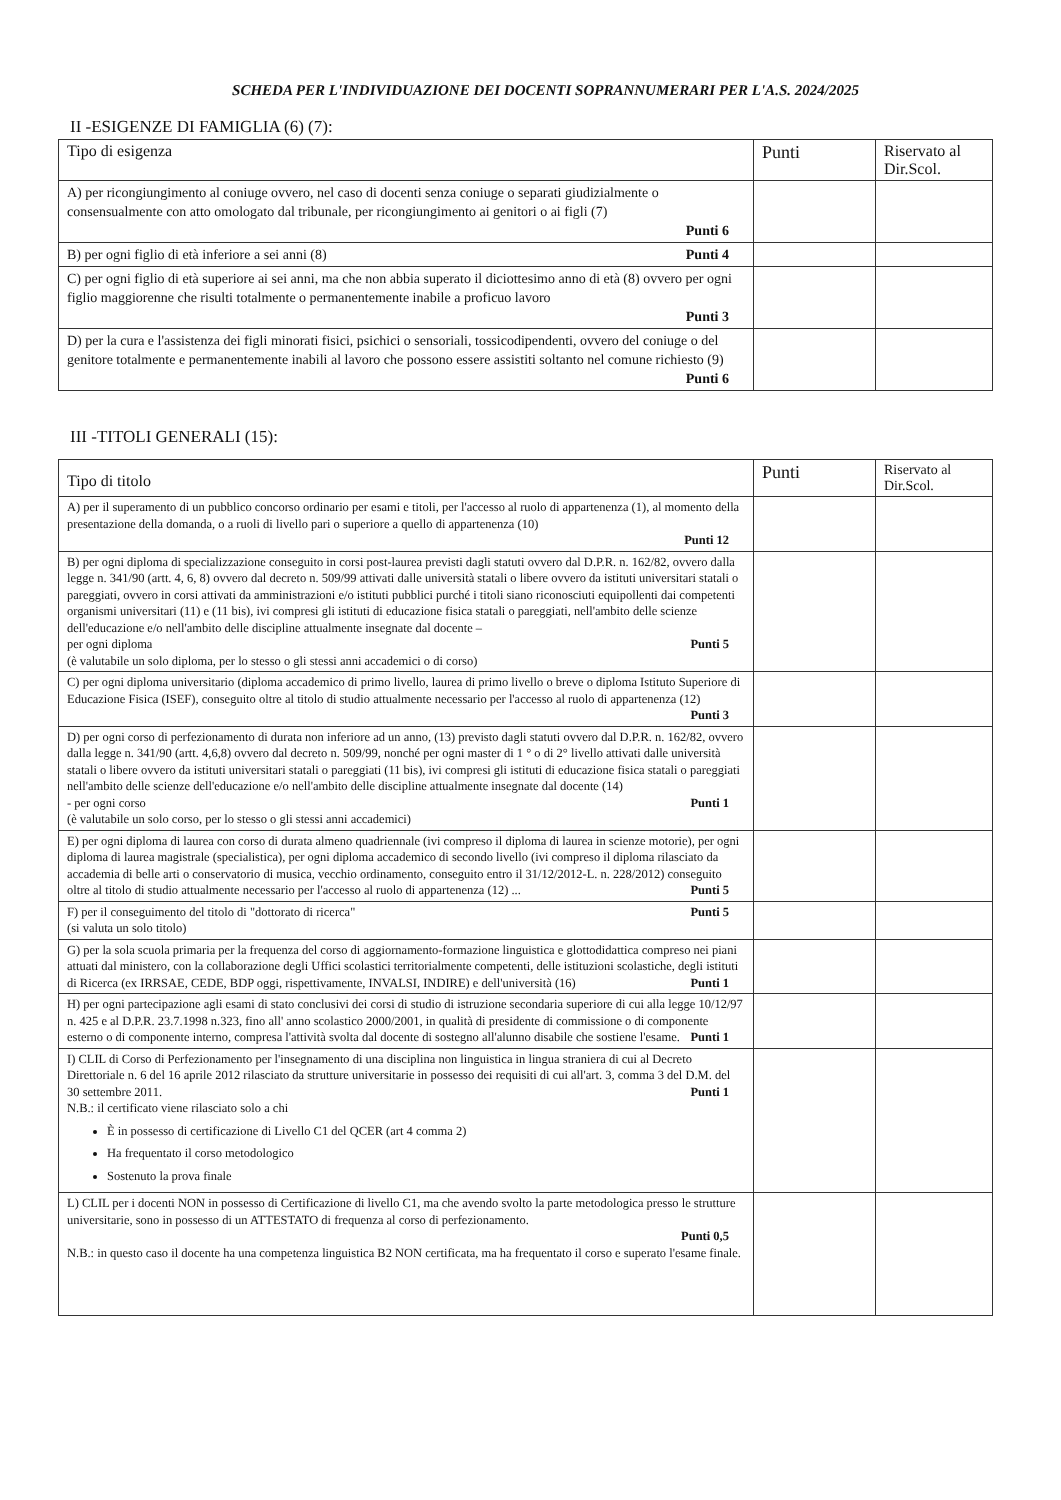SCHEDA PER L'INDIVIDUAZIONE DEI DOCENTI SOPRANNUMERARI PER L'A.S. 2024/2025
II -ESIGENZE DI FAMIGLIA (6) (7):
| Tipo di esigenza | Punti | Riservato al Dir.Scol. |
| --- | --- | --- |
| A) per ricongiungimento al coniuge ovvero, nel caso di docenti senza coniuge o separati giudizialmente o consensualmente con atto omologato dal tribunale, per ricongiungimento ai genitori o ai figli (7) Punti 6 | | |
| B) per ogni figlio di età inferiore a sei anni (8) Punti 4 | | |
| C) per ogni figlio di età superiore ai sei anni, ma che non abbia superato il diciottesimo anno di età (8) ovvero per ogni figlio maggiorenne che risulti totalmente o permanentemente inabile a proficuo lavoro Punti 3 | | |
| D) per la cura e l'assistenza dei figli minorati fisici, psichici o sensoriali, tossicodipendenti, ovvero del coniuge o del genitore totalmente e permanentemente inabili al lavoro che possono essere assistiti soltanto nel comune richiesto (9) Punti 6 | | |
III -TITOLI GENERALI (15):
| Tipo di titolo | Punti | Riservato al Dir.Scol. |
| --- | --- | --- |
| A) per il superamento di un pubblico concorso ordinario per esami e titoli, per l'accesso al ruolo di appartenenza (1), al momento della presentazione della domanda, o a ruoli di livello pari o superiore a quello di appartenenza (10) Punti 12 | | |
| B) per ogni diploma di specializzazione conseguito in corsi post-laurea previsti dagli statuti ovvero dal D.P.R. n. 162/82, ovvero dalla legge n. 341/90 (artt. 4, 6, 8) ovvero dal decreto n. 509/99 attivati dalle università statali o libere ovvero da istituti universitari statali o pareggiati, ovvero in corsi attivati da amministrazioni e/o istituti pubblici purché i titoli siano riconosciuti equipollenti dai competenti organismi universitari (11) e (11 bis), ivi compresi gli istituti di educazione fisica statali o pareggiati, nell'ambito delle scienze dell'educazione e/o nell'ambito delle discipline attualmente insegnate dal docente – per ogni diploma Punti 5 (è valutabile un solo diploma, per lo stesso o gli stessi anni accademici o di corso) | | |
| C) per ogni diploma universitario (diploma accademico di primo livello, laurea di primo livello o breve o diploma Istituto Superiore di Educazione Fisica (ISEF), conseguito oltre al titolo di studio attualmente necessario per l'accesso al ruolo di appartenenza (12) Punti 3 | | |
| D) per ogni corso di perfezionamento di durata non inferiore ad un anno, (13) previsto dagli statuti ovvero dal D.P.R. n. 162/82, ovvero dalla legge n. 341/90 (artt. 4,6,8) ovvero dal decreto n. 509/99, nonché per ogni master di 1 ° o di 2° livello attivati dalle università statali o libere ovvero da istituti universitari statali o pareggiati (11 bis), ivi compresi gli istituti di educazione fisica statali o pareggiati nell'ambito delle scienze dell'educazione e/o nell'ambito delle discipline attualmente insegnate dal docente (14) - per ogni corso Punti 1 (è valutabile un solo corso, per lo stesso o gli stessi anni accademici) | | |
| E) per ogni diploma di laurea con corso di durata almeno quadriennale (ivi compreso il diploma di laurea in scienze motorie), per ogni diploma di laurea magistrale (specialistica), per ogni diploma accademico di secondo livello (ivi compreso il diploma rilasciato da accademia di belle arti o conservatorio di musica, vecchio ordinamento, conseguito entro il 31/12/2012-L. n. 228/2012) conseguito oltre al titolo di studio attualmente necessario per l'accesso al ruolo di appartenenza (12) ... Punti 5 | | |
| F) per il conseguimento del titolo di "dottorato di ricerca" Punti 5 (si valuta un solo titolo) | | |
| G) per la sola scuola primaria per la frequenza del corso di aggiornamento-formazione linguistica e glottodidattica compreso nei piani attuati dal ministero, con la collaborazione degli Uffici scolastici territorialmente competenti, delle istituzioni scolastiche, degli istituti di Ricerca (ex IRRSAE, CEDE, BDP oggi, rispettivamente, INVALSI, INDIRE) e dell'università (16) Punti 1 | | |
| H) per ogni partecipazione agli esami di stato conclusivi dei corsi di studio di istruzione secondaria superiore di cui alla legge 10/12/97 n. 425 e al D.P.R. 23.7.1998 n.323, fino all' anno scolastico 2000/2001, in qualità di presidente di commissione o di componente esterno o di componente interno, compresa l'attività svolta dal docente di sostegno all'alunno disabile che sostiene l'esame. Punti 1 | | |
| I) CLIL di Corso di Perfezionamento per l'insegnamento di una disciplina non linguistica in lingua straniera di cui al Decreto Direttoriale n. 6 del 16 aprile 2012 rilasciato da strutture universitarie in possesso dei requisiti di cui all'art. 3, comma 3 del D.M. del 30 settembre 2011. Punti 1 N.B.: il certificato viene rilasciato solo a chi È in possesso di certificazione di Livello C1 del QCER (art 4 comma 2) Ha frequentato il corso metodologico Sostenuto la prova finale | | |
| L) CLIL per i docenti NON in possesso di Certificazione di livello C1, ma che avendo svolto la parte metodologica presso le strutture universitarie, sono in possesso di un ATTESTATO di frequenza al corso di perfezionamento. Punti 0,5 N.B.: in questo caso il docente ha una competenza linguistica B2 NON certificata, ma ha frequentato il corso e superato l'esame finale. | | |